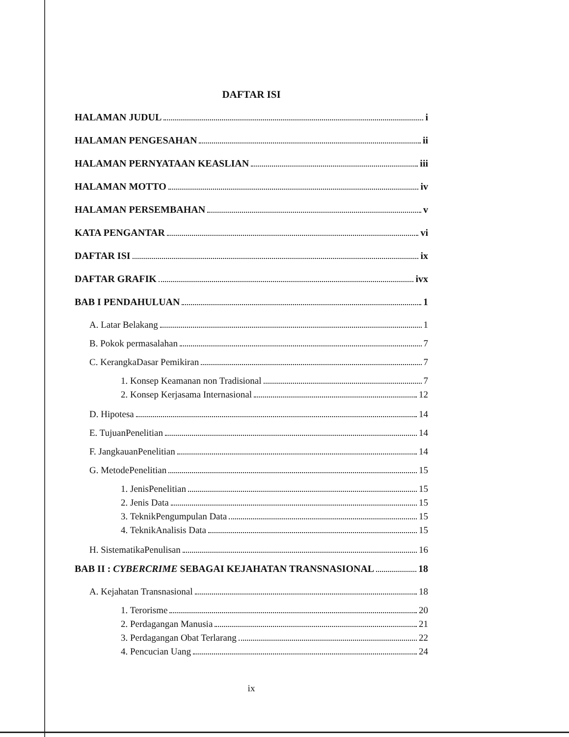DAFTAR ISI
HALAMAN JUDUL i
HALAMAN PENGESAHAN ii
HALAMAN PERNYATAAN KEASLIAN iii
HALAMAN MOTTO iv
HALAMAN PERSEMBAHAN v
KATA PENGANTAR vi
DAFTAR ISI ix
DAFTAR GRAFIK ivx
BAB I PENDAHULUAN 1
A. Latar Belakang 1
B. Pokok permasalahan 7
C. KerangkaDasar Pemikiran 7
1. Konsep Keamanan non Tradisional 7
2. Konsep Kerjasama Internasional 12
D. Hipotesa 14
E. TujuanPenelitian 14
F. JangkauanPenelitian 14
G. MetodePenelitian 15
1. JenisPenelitian 15
2. Jenis Data 15
3. TeknikPengumpulan Data 15
4. TeknikAnalisis Data 15
H. SistematikaPenulisan 16
BAB II : CYBERCRIME SEBAGAI KEJAHATAN TRANSNASIONAL 18
A. Kejahatan Transnasional 18
1. Terorisme 20
2. Perdagangan Manusia 21
3. Perdagangan Obat Terlarang 22
4. Pencucian Uang 24
ix